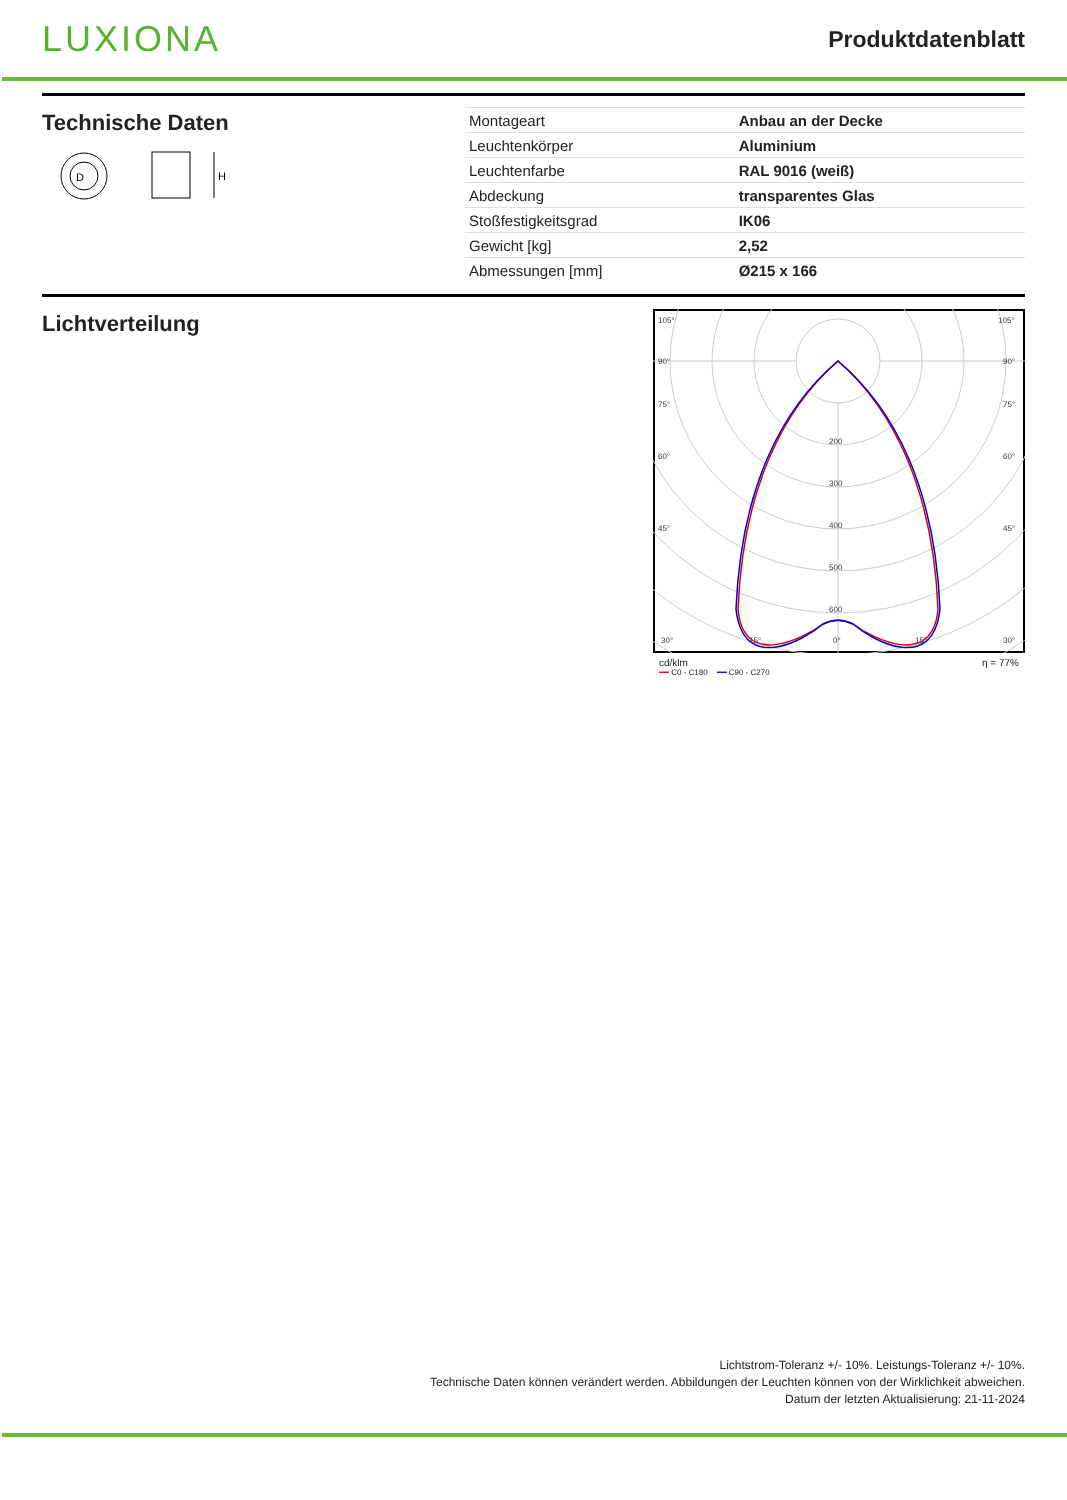LUXIONA
Produktdatenblatt
Technische Daten
D
H
| Montageart | Anbau an der Decke |
| Leuchtenkörper | Aluminium |
| Leuchtenfarbe | RAL 9016 (weiß) |
| Abdeckung | transparentes Glas |
| Stoßfestigkeitsgrad | IK06 |
| Gewicht [kg] | 2,52 |
| Abmessungen [mm] | Ø215 x 166 |
Lichtverteilung
105°
105°
90°
90°
75°
75°
60°
60°
45°
45°
200
300
400
500
600
30°
15°
0°
15°
30°
cd/klm η = 77%
━━ C0 - C180 ━━ C90 - C270
Lichtstrom-Toleranz +/- 10%. Leistungs-Toleranz +/- 10%.
Technische Daten können verändert werden. Abbildungen der Leuchten können von der Wirklichkeit abweichen.
Datum der letzten Aktualisierung: 21-11-2024